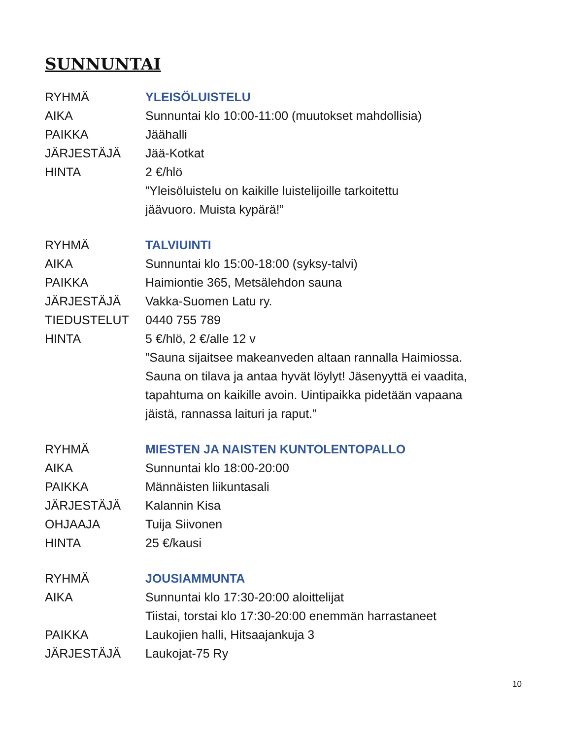SUNNUNTAI
| RYHMÄ | YLEISÖLUISTELU |
| AIKA | Sunnuntai klo 10:00-11:00 (muutokset mahdollisia) |
| PAIKKA | Jäähalli |
| JÄRJESTÄJÄ | Jää-Kotkat |
| HINTA | 2 €/hlö |
| | ”Yleisöluistelu on kaikille luistelijoille tarkoitettu jäävuoro. Muista kypärä!” |
| RYHMÄ | TALVIUINTI |
| AIKA | Sunnuntai klo 15:00-18:00 (syksy-talvi) |
| PAIKKA | Haimiontie 365, Metsälehdon sauna |
| JÄRJESTÄJÄ | Vakka-Suomen Latu ry. |
| TIEDUSTELUT | 0440 755 789 |
| HINTA | 5 €/hlö, 2 €/alle 12 v |
| | ”Sauna sijaitsee makeanveden altaan rannalla Haimiossa. Sauna on tilava ja antaa hyvät löylyt! Jäsenyyttä ei vaadita, tapahtuma on kaikille avoin. Uintipaikka pidetään vapaana jäistä, rannassa laituri ja raput.” |
| RYHMÄ | MIESTEN JA NAISTEN KUNTOLENTOPALLO |
| AIKA | Sunnuntai klo 18:00-20:00 |
| PAIKKA | Männäisten liikuntasali |
| JÄRJESTÄJÄ | Kalannin Kisa |
| OHJAAJA | Tuija Siivonen |
| HINTA | 25 €/kausi |
| RYHMÄ | JOUSIAMMUNTA |
| AIKA | Sunnuntai klo 17:30-20:00 aloittelijat Tiistai, torstai klo 17:30-20:00 enemmän harrastaneet |
| PAIKKA | Laukojien halli, Hitsaajankuja 3 |
| JÄRJESTÄJÄ | Laukojat-75 Ry |
10